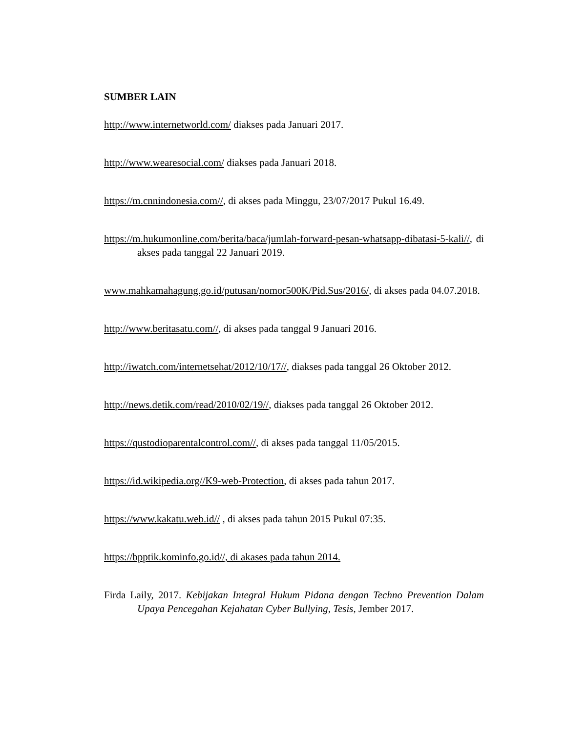SUMBER LAIN
http://www.internetworld.com/ diakses pada Januari 2017.
http://www.wearesocial.com/ diakses pada Januari 2018.
https://m.cnnindonesia.com//, di akses pada Minggu, 23/07/2017 Pukul 16.49.
https://m.hukumonline.com/berita/baca/jumlah-forward-pesan-whatsapp-dibatasi-5-kali//, di akses pada tanggal 22 Januari 2019.
www.mahkamahagung.go.id/putusan/nomor500K/Pid.Sus/2016/, di akses pada 04.07.2018.
http://www.beritasatu.com//, di akses pada tanggal 9 Januari 2016.
http://iwatch.com/internetsehat/2012/10/17//, diakses pada tanggal 26 Oktober 2012.
http://news.detik.com/read/2010/02/19//, diakses pada tanggal 26 Oktober 2012.
https://qustodioparentalcontrol.com//, di akses pada tanggal 11/05/2015.
https://id.wikipedia.org//K9-web-Protection, di akses pada tahun 2017.
https://www.kakatu.web.id// , di akses pada tahun 2015 Pukul 07:35.
https://bpptik.kominfo.go.id//, di akases pada tahun 2014.
Firda Laily, 2017. Kebijakan Integral Hukum Pidana dengan Techno Prevention Dalam Upaya Pencegahan Kejahatan Cyber Bullying, Tesis, Jember 2017.